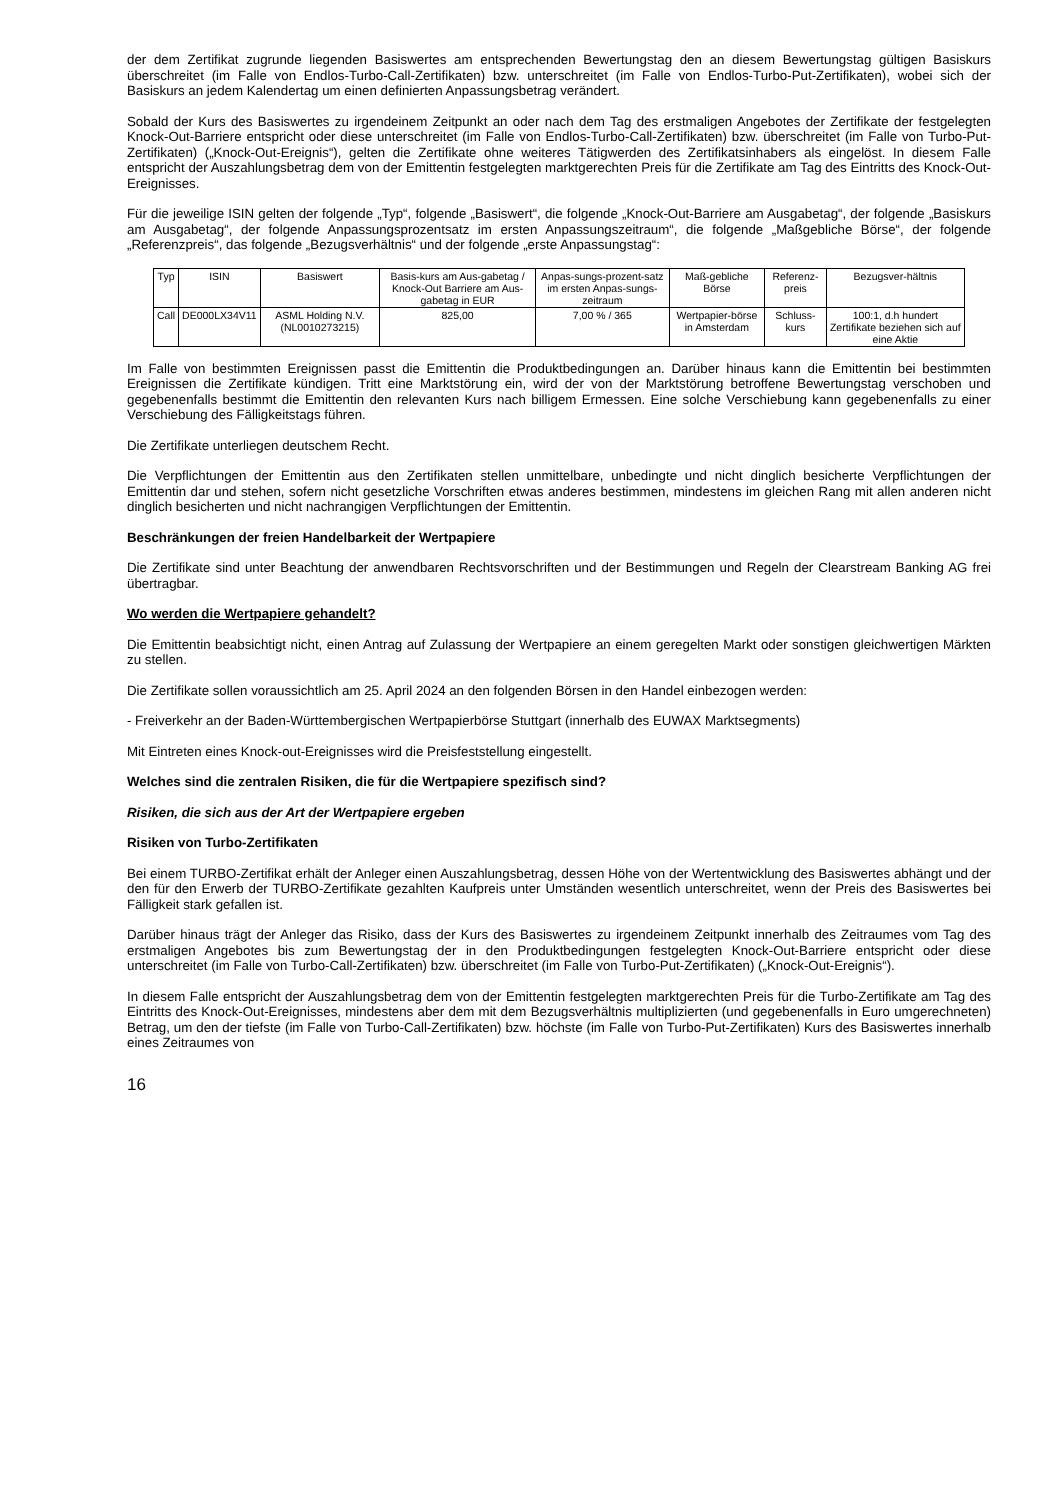der dem Zertifikat zugrunde liegenden Basiswertes am entsprechenden Bewertungstag den an diesem Bewertungstag gültigen Basiskurs überschreitet (im Falle von Endlos-Turbo-Call-Zertifikaten) bzw. unterschreitet (im Falle von Endlos-Turbo-Put-Zertifikaten), wobei sich der Basiskurs an jedem Kalendertag um einen definierten Anpassungsbetrag verändert.
Sobald der Kurs des Basiswertes zu irgendeinem Zeitpunkt an oder nach dem Tag des erstmaligen Angebotes der Zertifikate der festgelegten Knock-Out-Barriere entspricht oder diese unterschreitet (im Falle von Endlos-Turbo-Call-Zertifikaten) bzw. überschreitet (im Falle von Turbo-Put-Zertifikaten) („Knock-Out-Ereignis“), gelten die Zertifikate ohne weiteres Tätigwerden des Zertifikatsinhabers als eingelöst. In diesem Falle entspricht der Auszahlungsbetrag dem von der Emittentin festgelegten marktgerechten Preis für die Zertifikate am Tag des Eintritts des Knock-Out-Ereignisses.
Für die jeweilige ISIN gelten der folgende „Typ“, folgende „Basiswert“, die folgende „Knock-Out-Barriere am Ausgabetag“, der folgende „Basiskurs am Ausgabetag“, der folgende Anpassungsprozentsatz im ersten Anpassungszeitraum“, die folgende „Maßgebliche Börse“, der folgende „Referenzpreis“, das folgende „Bezugsverhältnis“ und der folgende „erste Anpassungstag“:
| Typ | ISIN | Basiswert | Basis-kurs am Aus-gabetag / Knock-Out Barriere am Aus-gabetag in EUR | Anpas-sungs-prozent-satz im ersten Anpas-sungs-zeitraum | Maß-gebliche Börse | Referenz-preis | Bezugsver-hältnis |
| --- | --- | --- | --- | --- | --- | --- | --- |
| Call | DE000LX34V11 | ASML Holding N.V. (NL0010273215) | 825,00 | 7,00 % / 365 | Wertpapier-börse in Amsterdam | Schluss-kurs | 100:1, d.h hundert Zertifikate beziehen sich auf eine Aktie |
Im Falle von bestimmten Ereignissen passt die Emittentin die Produktbedingungen an. Darüber hinaus kann die Emittentin bei bestimmten Ereignissen die Zertifikate kündigen. Tritt eine Marktstörung ein, wird der von der Marktstörung betroffene Bewertungstag verschoben und gegebenenfalls bestimmt die Emittentin den relevanten Kurs nach billigem Ermessen. Eine solche Verschiebung kann gegebenenfalls zu einer Verschiebung des Fälligkeitstags führen.
Die Zertifikate unterliegen deutschem Recht.
Die Verpflichtungen der Emittentin aus den Zertifikaten stellen unmittelbare, unbedingte und nicht dinglich besicherte Verpflichtungen der Emittentin dar und stehen, sofern nicht gesetzliche Vorschriften etwas anderes bestimmen, mindestens im gleichen Rang mit allen anderen nicht dinglich besicherten und nicht nachrangigen Verpflichtungen der Emittentin.
Beschränkungen der freien Handelbarkeit der Wertpapiere
Die Zertifikate sind unter Beachtung der anwendbaren Rechtsvorschriften und der Bestimmungen und Regeln der Clearstream Banking AG frei übertragbar.
Wo werden die Wertpapiere gehandelt?
Die Emittentin beabsichtigt nicht, einen Antrag auf Zulassung der Wertpapiere an einem geregelten Markt oder sonstigen gleichwertigen Märkten zu stellen.
Die Zertifikate sollen voraussichtlich am 25. April 2024 an den folgenden Börsen in den Handel einbezogen werden:
- Freiverkehr an der Baden-Württembergischen Wertpapierbörse Stuttgart (innerhalb des EUWAX Marktsegments)
Mit Eintreten eines Knock-out-Ereignisses wird die Preisfeststellung eingestellt.
Welches sind die zentralen Risiken, die für die Wertpapiere spezifisch sind?
Risiken, die sich aus der Art der Wertpapiere ergeben
Risiken von Turbo-Zertifikaten
Bei einem TURBO-Zertifikat erhält der Anleger einen Auszahlungsbetrag, dessen Höhe von der Wertentwicklung des Basiswertes abhängt und der den für den Erwerb der TURBO-Zertifikate gezahlten Kaufpreis unter Umständen wesentlich unterschreitet, wenn der Preis des Basiswertes bei Fälligkeit stark gefallen ist.
Darüber hinaus trägt der Anleger das Risiko, dass der Kurs des Basiswertes zu irgendeinem Zeitpunkt innerhalb des Zeitraumes vom Tag des erstmaligen Angebotes bis zum Bewertungstag der in den Produktbedingungen festgelegten Knock-Out-Barriere entspricht oder diese unterschreitet (im Falle von Turbo-Call-Zertifikaten) bzw. überschreitet (im Falle von Turbo-Put-Zertifikaten) („Knock-Out-Ereignis“).
In diesem Falle entspricht der Auszahlungsbetrag dem von der Emittentin festgelegten marktgerechten Preis für die Turbo-Zertifikate am Tag des Eintritts des Knock-Out-Ereignisses, mindestens aber dem mit dem Bezugsverhältnis multiplizierten (und gegebenenfalls in Euro umgerechneten) Betrag, um den der tiefste (im Falle von Turbo-Call-Zertifikaten) bzw. höchste (im Falle von Turbo-Put-Zertifikaten) Kurs des Basiswertes innerhalb eines Zeitraumes von
16